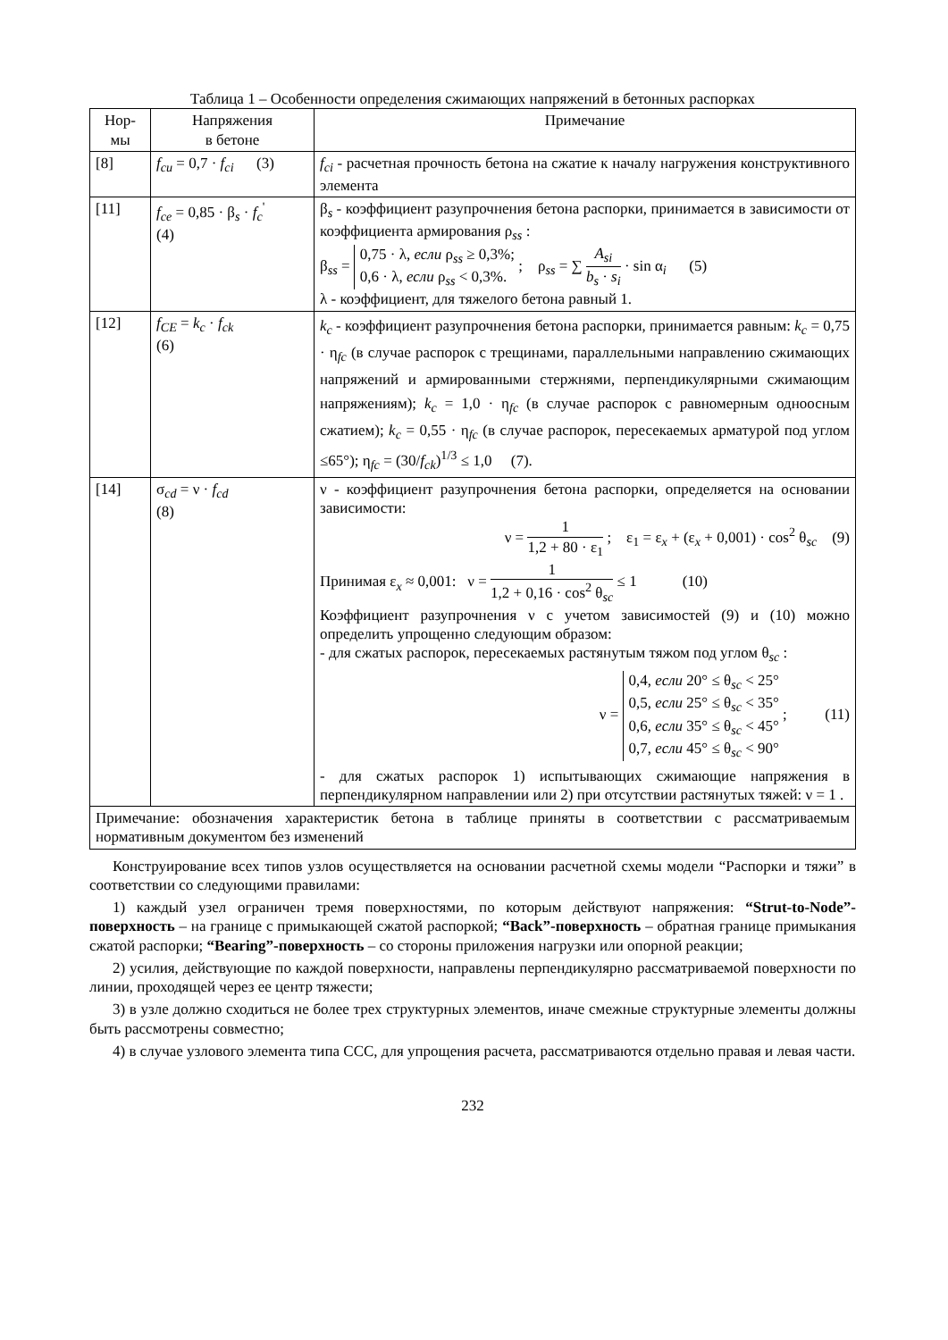Таблица 1 – Особенности определения сжимающих напряжений в бетонных распорках
| Нор- мы | Напряжения в бетоне | Примечание |
| --- | --- | --- |
| [8] | f<sub>cu</sub> = 0,7 · f<sub>ci</sub> (3) | f<sub>ci</sub> - расчетная прочность бетона на сжатие к началу нагружения конструктивного элемента |
| [11] | f<sub>ce</sub> = 0,85 · β<sub>s</sub> · f<sub>c</sub><sup>'</sup> (4) | β<sub>s</sub> - коэффициент разупрочнения бетона распорки, принимается в зависимости от коэффициента армирования ρ<sub>ss</sub> : β<sub>ss</sub> = 0,75 · λ, если ρ<sub>ss</sub> ≥ 0,3%; 0,6 · λ, если ρ<sub>ss</sub> < 0,3%. ; ρ<sub>ss</sub> = ∑ A<sub>si</sub> b<sub>s</sub> · s<sub>i</sub> · sin α<sub>i</sub> (5) λ - коэффициент, для тяжелого бетона равный 1. |
| [12] | f<sub>CE</sub> = k<sub>c</sub> · f<sub>ck</sub> (6) | k<sub>c</sub> - коэффициент разупрочнения бетона распорки, принимается равным: k<sub>c</sub> = 0,75 · η<sub>fc</sub> (в случае распорок с трещинами, параллельными направлению сжимающих напряжений и армированными стержнями, перпендикулярными сжимающим напряжениям); k<sub>c</sub> = 1,0 · η<sub>fc</sub> (в случае распорок с равномерным одноосным сжатием); k<sub>c</sub> = 0,55 · η<sub>fc</sub> (в случае распорок, пересекаемых арматурой под углом ≤65°); η<sub>fc</sub> = (30/ f<sub>ck</sub> )<sup>1/3</sup> ≤ 1,0 (7). |
| [14] | σ<sub>cd</sub> = ν · f<sub>cd</sub> (8) | ν - коэффициент разупрочнения бетона распорки, определяется на основании зависимости: ν = 1 1,2 + 80 · ε<sub>1</sub> ; ε<sub>1</sub> = ε<sub>x</sub> + (ε<sub>x</sub> + 0,001) · cos<sup>2</sup> θ<sub>sc</sub> (9) Принимая ε<sub>x</sub> ≈ 0,001: ν = 1 1,2 + 0,16 · cos<sup>2</sup> θ<sub>sc</sub> ≤ 1 (10) Коэффициент разупрочнения ν с учетом зависимостей (9) и (10) можно определить упрощенно следующим образом: - для сжатых распорок, пересекаемых растянутым тяжом под углом θ<sub>sc</sub> : ν = 0,4, если 20° ≤ θ<sub>sc</sub> < 25° 0,5, если 25° ≤ θ<sub>sc</sub> < 35° 0,6, если 35° ≤ θ<sub>sc</sub> < 45° 0,7, если 45° ≤ θ<sub>sc</sub> < 90° ; (11) - для сжатых распорок 1) испытывающих сжимающие напряжения в перпендикулярном направлении или 2) при отсутствии растянутых тяжей: ν = 1 . |
| Примечание: обозначения характеристик бетона в таблице приняты в соответствии с рассматриваемым нормативным документом без изменений | | |
Конструирование всех типов узлов осуществляется на основании расчетной схемы модели “Распорки и тяжи” в соответствии со следующими правилами:
1) каждый узел ограничен тремя поверхностями, по которым действуют напряжения: “Strut-to-Node”-поверхность – на границе с примыкающей сжатой распоркой; “Back”-поверхность – обратная границе примыкания сжатой распорки; “Bearing”-поверхность – со стороны приложения нагрузки или опорной реакции;
2) усилия, действующие по каждой поверхности, направлены перпендикулярно рассматриваемой поверхности по линии, проходящей через ее центр тяжести;
3) в узле должно сходиться не более трех структурных элементов, иначе смежные структурные элементы должны быть рассмотрены совместно;
4) в случае узлового элемента типа ССС, для упрощения расчета, рассматриваются отдельно правая и левая части.
232